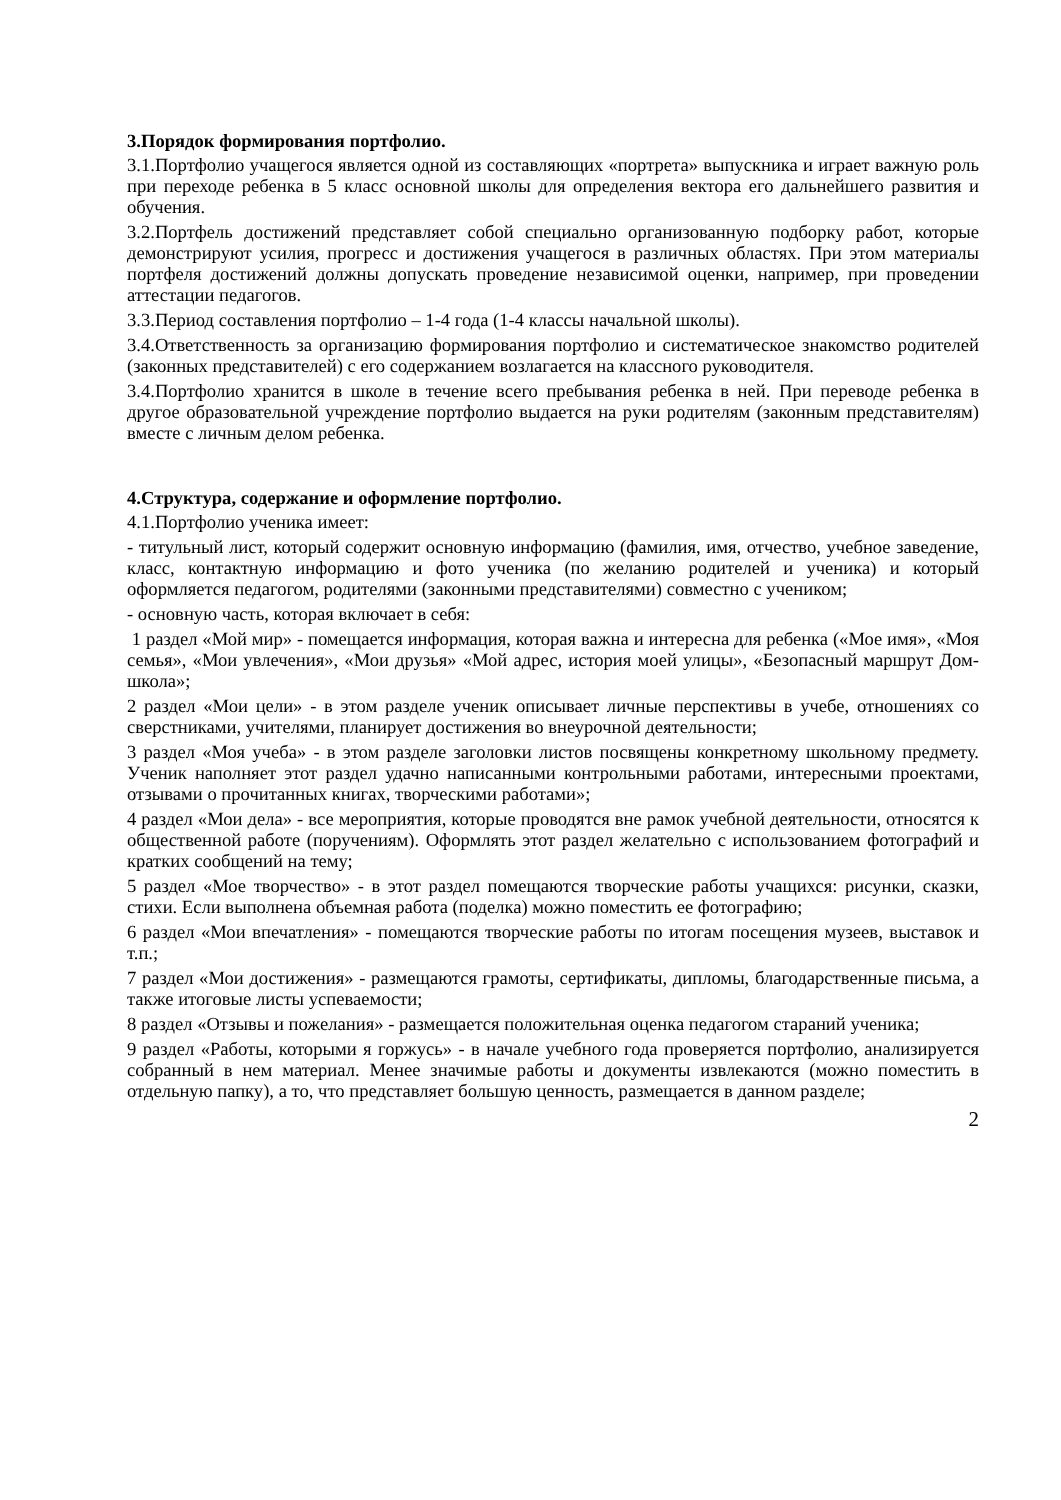3.Порядок формирования портфолио.
3.1.Портфолио учащегося является одной из составляющих «портрета» выпускника и играет важную роль при переходе ребенка в 5 класс основной школы для определения вектора его дальнейшего развития и обучения.
3.2.Портфель достижений представляет собой специально организованную подборку работ, которые демонстрируют усилия, прогресс и достижения учащегося в различных областях. При этом материалы портфеля достижений должны допускать проведение независимой оценки, например, при проведении аттестации педагогов.
3.3.Период составления портфолио – 1-4 года (1-4 классы начальной школы).
3.4.Ответственность за организацию формирования портфолио и систематическое знакомство родителей (законных представителей) с его содержанием возлагается на классного руководителя.
3.4.Портфолио хранится в школе в течение всего пребывания ребенка в ней. При переводе ребенка в другое образовательной учреждение портфолио выдается на руки родителям (законным представителям) вместе с личным делом ребенка.
4.Структура, содержание и оформление портфолио.
4.1.Портфолио ученика имеет:
- титульный лист, который содержит основную информацию (фамилия, имя, отчество, учебное заведение, класс, контактную информацию и фото ученика (по желанию родителей и ученика) и который оформляется педагогом, родителями (законными представителями) совместно с учеником;
- основную часть, которая включает в себя:
1 раздел «Мой мир» - помещается информация, которая важна и интересна для ребенка («Мое имя», «Моя семья», «Мои увлечения», «Мои друзья» «Мой адрес, история моей улицы», «Безопасный маршрут Дом-школа»;
2 раздел «Мои цели» - в этом разделе ученик описывает личные перспективы в учебе, отношениях со сверстниками, учителями, планирует достижения во внеурочной деятельности;
3 раздел «Моя учеба» - в этом разделе заголовки листов посвящены конкретному школьному предмету. Ученик наполняет этот раздел удачно написанными контрольными работами, интересными проектами, отзывами о прочитанных книгах, творческими работами»;
4 раздел «Мои дела» - все мероприятия, которые проводятся вне рамок учебной деятельности, относятся к общественной работе (поручениям). Оформлять этот раздел желательно с использованием фотографий и кратких сообщений на тему;
5 раздел «Мое творчество» - в этот раздел помещаются творческие работы учащихся: рисунки, сказки, стихи. Если выполнена объемная работа (поделка) можно поместить ее фотографию;
6 раздел «Мои впечатления» - помещаются творческие работы по итогам посещения музеев, выставок и т.п.;
7 раздел «Мои достижения» - размещаются грамоты, сертификаты, дипломы, благодарственные письма, а также итоговые листы успеваемости;
8 раздел «Отзывы и пожелания» - размещается положительная оценка педагогом стараний ученика;
9 раздел «Работы, которыми я горжусь» - в начале учебного года проверяется портфолио, анализируется собранный в нем материал. Менее значимые работы и документы извлекаются (можно поместить в отдельную папку), а то, что представляет большую ценность, размещается в данном разделе;
2